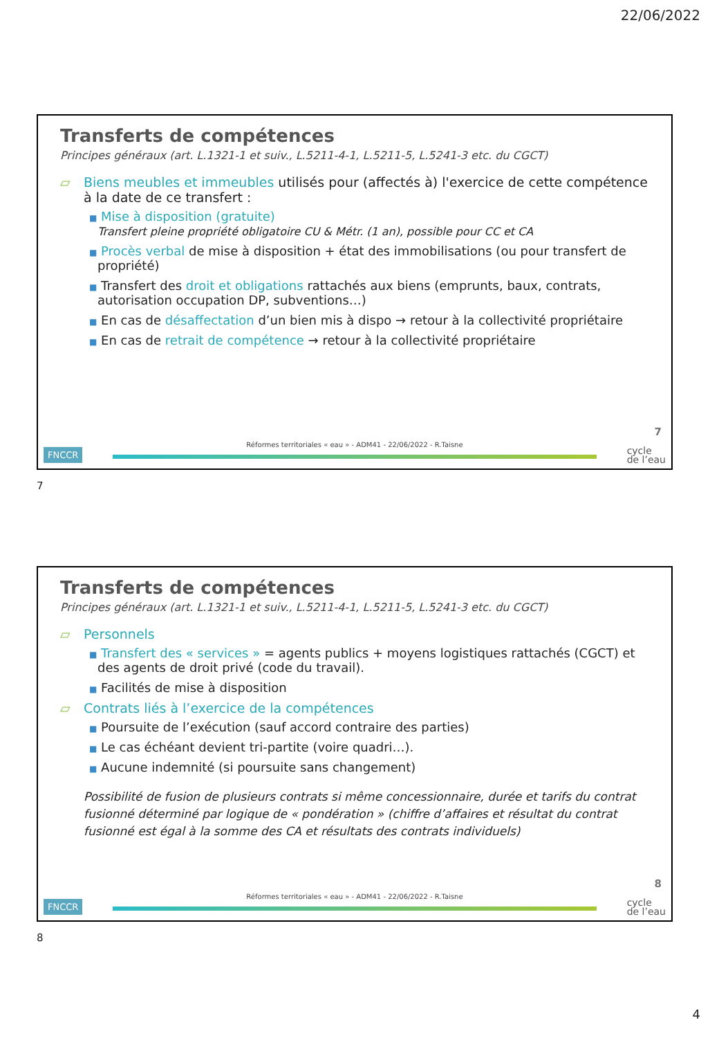22/06/2022
Transferts de compétences
Principes généraux (art. L.1321-1 et suiv., L.5211-4-1, L.5211-5, L.5241-3 etc. du CGCT)
▱ Biens meubles et immeubles utilisés pour (affectés à) l'exercice de cette compétence à la date de ce transfert :
■ Mise à disposition (gratuite)
Transfert pleine propriété obligatoire CU & Métr. (1 an), possible pour CC et CA
■ Procès verbal de mise à disposition + état des immobilisations (ou pour transfert de propriété)
■ Transfert des droit et obligations rattachés aux biens (emprunts, baux, contrats, autorisation occupation DP, subventions…)
■ En cas de désaffectation d’un bien mis à dispo → retour à la collectivité propriétaire
■ En cas de retrait de compétence → retour à la collectivité propriétaire
7
FNCCR
Réformes territoriales « eau » - ADM41 - 22/06/2022 - R.Taisne
cycle
de l’eau
7
Transferts de compétences
Principes généraux (art. L.1321-1 et suiv., L.5211-4-1, L.5211-5, L.5241-3 etc. du CGCT)
▱ Personnels
■ Transfert des « services » = agents publics + moyens logistiques rattachés (CGCT) et des agents de droit privé (code du travail).
■ Facilités de mise à disposition
▱ Contrats liés à l’exercice de la compétences
■ Poursuite de l’exécution (sauf accord contraire des parties)
■ Le cas échéant devient tri-partite (voire quadri…).
■ Aucune indemnité (si poursuite sans changement)
Possibilité de fusion de plusieurs contrats si même concessionnaire, durée et tarifs du contrat fusionné déterminé par logique de « pondération » (chiffre d’affaires et résultat du contrat fusionné est égal à la somme des CA et résultats des contrats individuels)
8
FNCCR
Réformes territoriales « eau » - ADM41 - 22/06/2022 - R.Taisne
cycle
de l’eau
8
4